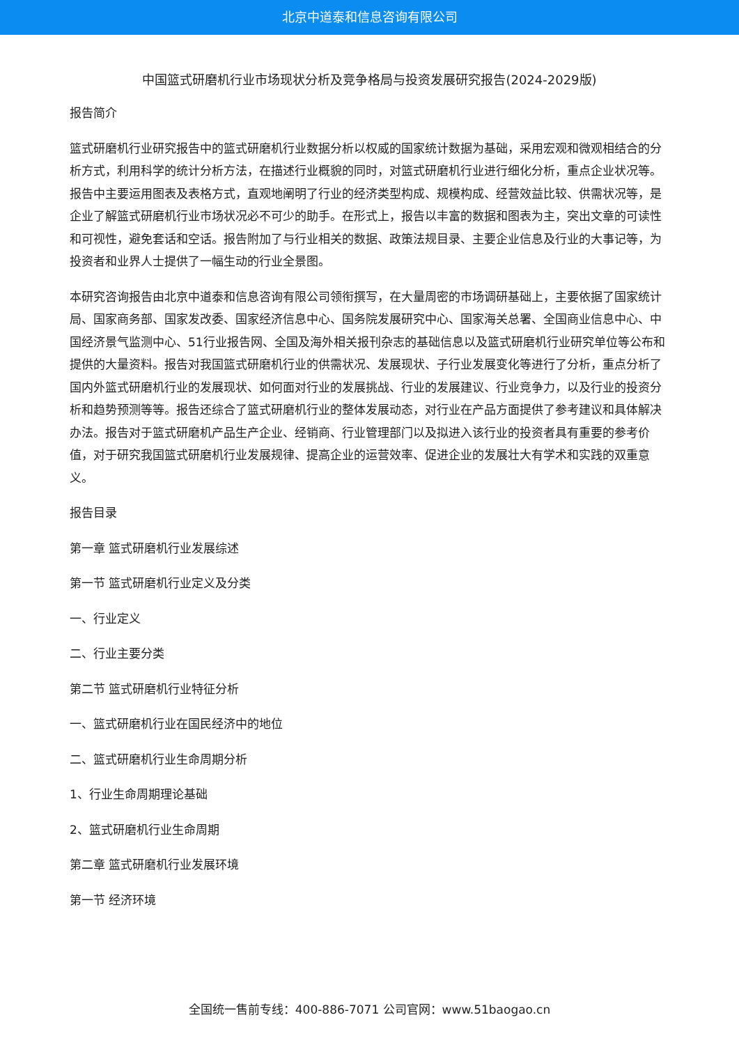北京中道泰和信息咨询有限公司
中国篮式研磨机行业市场现状分析及竞争格局与投资发展研究报告(2024-2029版)
报告简介
篮式研磨机行业研究报告中的篮式研磨机行业数据分析以权威的国家统计数据为基础，采用宏观和微观相结合的分析方式，利用科学的统计分析方法，在描述行业概貌的同时，对篮式研磨机行业进行细化分析，重点企业状况等。报告中主要运用图表及表格方式，直观地阐明了行业的经济类型构成、规模构成、经营效益比较、供需状况等，是企业了解篮式研磨机行业市场状况必不可少的助手。在形式上，报告以丰富的数据和图表为主，突出文章的可读性和可视性，避免套话和空话。报告附加了与行业相关的数据、政策法规目录、主要企业信息及行业的大事记等，为投资者和业界人士提供了一幅生动的行业全景图。
本研究咨询报告由北京中道泰和信息咨询有限公司领衔撰写，在大量周密的市场调研基础上，主要依据了国家统计局、国家商务部、国家发改委、国家经济信息中心、国务院发展研究中心、国家海关总署、全国商业信息中心、中国经济景气监测中心、51行业报告网、全国及海外相关报刊杂志的基础信息以及篮式研磨机行业研究单位等公布和提供的大量资料。报告对我国篮式研磨机行业的供需状况、发展现状、子行业发展变化等进行了分析，重点分析了国内外篮式研磨机行业的发展现状、如何面对行业的发展挑战、行业的发展建议、行业竞争力，以及行业的投资分析和趋势预测等等。报告还综合了篮式研磨机行业的整体发展动态，对行业在产品方面提供了参考建议和具体解决办法。报告对于篮式研磨机产品生产企业、经销商、行业管理部门以及拟进入该行业的投资者具有重要的参考价值，对于研究我国篮式研磨机行业发展规律、提高企业的运营效率、促进企业的发展壮大有学术和实践的双重意义。
报告目录
第一章 篮式研磨机行业发展综述
第一节 篮式研磨机行业定义及分类
一、行业定义
二、行业主要分类
第二节 篮式研磨机行业特征分析
一、篮式研磨机行业在国民经济中的地位
二、篮式研磨机行业生命周期分析
1、行业生命周期理论基础
2、篮式研磨机行业生命周期
第二章 篮式研磨机行业发展环境
第一节 经济环境
全国统一售前专线：400-886-7071 公司官网：www.51baogao.cn